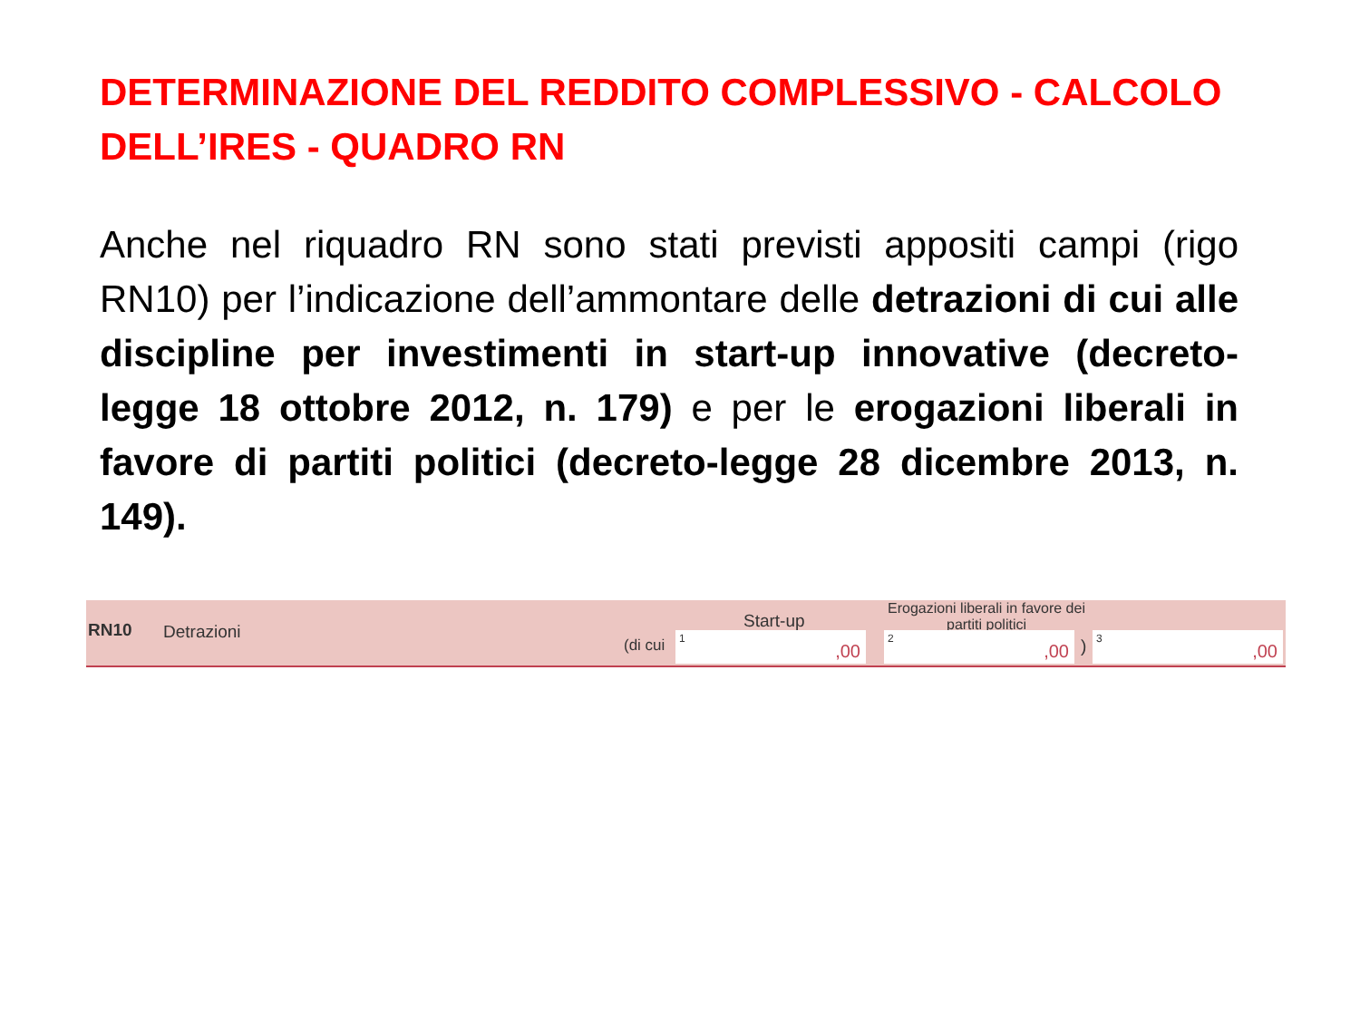DETERMINAZIONE DEL REDDITO COMPLESSIVO - CALCOLO DELL’IRES - QUADRO RN
Anche nel riquadro RN sono stati previsti appositi campi (rigo RN10) per l’indicazione dell’ammontare delle detrazioni di cui alle discipline per investimenti in start-up innovative (decreto-legge 18 ottobre 2012, n. 179) e per le erogazioni liberali in favore di partiti politici (decreto-legge 28 dicembre 2013, n. 149).
RN10 Detrazioni
Start-up
Erogazioni liberali in favore dei partiti politici
(di cui 1,00 2,00 ) 3,00